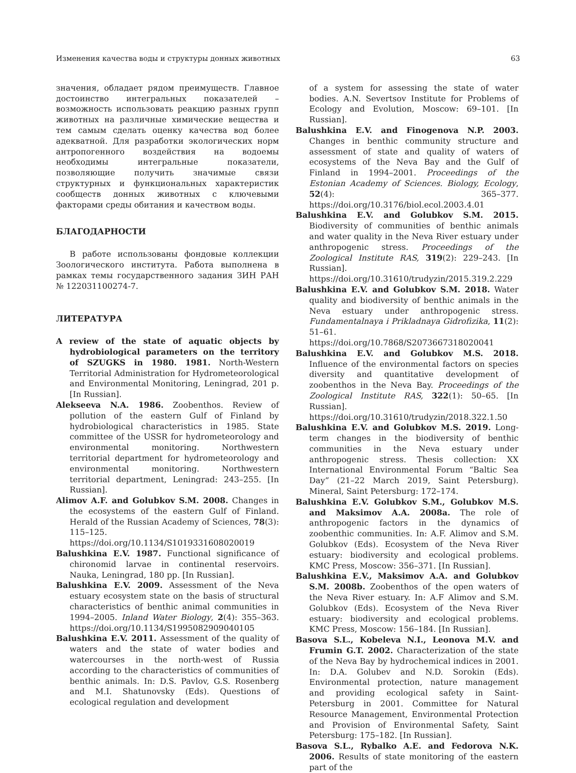Изменения качества воды и структуры донных животных 63
значения, обладает рядом преимуществ. Главное достоинство интегральных показателей – возможность использовать реакцию разных групп животных на различные химические вещества и тем самым сделать оценку качества вод более адекватной. Для разработки экологических норм антропогенного воздействия на водоемы необходимы интегральные показатели, позволяющие получить значимые связи структурных и функциональных характеристик сообществ донных животных с ключевыми факторами среды обитания и качеством воды.
БЛАГОДАРНОСТИ
В работе использованы фондовые коллекции Зоологического института. Работа выполнена в рамках темы государственного задания ЗИН РАН № 122031100274-7.
ЛИТЕРАТУРА
A review of the state of aquatic objects by hydrobiological parameters on the territory of SZUGKS in 1980. 1981. North-Western Territorial Administration for Hydrometeorological and Environmental Monitoring, Leningrad, 201 p. [In Russian].
Alekseeva N.A. 1986. Zoobenthos. Review of pollution of the eastern Gulf of Finland by hydrobiological characteristics in 1985. State committee of the USSR for hydrometeorology and environmental monitoring. Northwestern territorial department for hydrometeorology and environmental monitoring. Northwestern territorial department, Leningrad: 243–255. [In Russian].
Alimov A.F. and Golubkov S.M. 2008. Changes in the ecosystems of the eastern Gulf of Finland. Herald of the Russian Academy of Sciences, 78(3): 115–125. https://doi.org/10.1134/S1019331608020019
Balushkina E.V. 1987. Functional significance of chironomid larvae in continental reservoirs. Nauka, Leningrad, 180 pp. [In Russian].
Balushkina E.V. 2009. Assessment of the Neva estuary ecosystem state on the basis of structural characteristics of benthic animal communities in 1994–2005. Inland Water Biology, 2(4): 355–363. https://doi.org/10.1134/S1995082909040105
Balushkina E.V. 2011. Assessment of the quality of waters and the state of water bodies and watercourses in the north-west of Russia according to the characteristics of communities of benthic animals. In: D.S. Pavlov, G.S. Rosenberg and M.I. Shatunovsky (Eds). Questions of ecological regulation and development
of a system for assessing the state of water bodies. A.N. Severtsov Institute for Problems of Ecology and Evolution, Moscow: 69–101. [In Russian].
Balushkina E.V. and Finogenova N.P. 2003. Changes in benthic community structure and assessment of state and quality of waters of ecosystems of the Neva Bay and the Gulf of Finland in 1994–2001. Proceedings of the Estonian Academy of Sciences. Biology, Ecology, 52(4): 365–377. https://doi.org/10.3176/biol.ecol.2003.4.01
Balushkina E.V. and Golubkov S.M. 2015. Biodiversity of communities of benthic animals and water quality in the Neva River estuary under anthropogenic stress. Proceedings of the Zoological Institute RAS, 319(2): 229–243. [In Russian]. https://doi.org/10.31610/trudyzin/2015.319.2.229
Balushkina E.V. and Golubkov S.M. 2018. Water quality and biodiversity of benthic animals in the Neva estuary under anthropogenic stress. Fundamentalnaya i Prikladnaya Gidrofizika, 11(2): 51–61. https://doi.org/10.7868/S2073667318020041
Balushkina E.V. and Golubkov M.S. 2018. Influence of the environmental factors on species diversity and quantitative development of zoobenthos in the Neva Bay. Proceedings of the Zoological Institute RAS, 322(1): 50–65. [In Russian]. https://doi.org/10.31610/trudyzin/2018.322.1.50
Balushkina E.V. and Golubkov M.S. 2019. Long-term changes in the biodiversity of benthic communities in the Neva estuary under anthropogenic stress. Thesis collection: XX International Environmental Forum “Baltic Sea Day” (21–22 March 2019, Saint Petersburg). Mineral, Saint Petersburg: 172–174.
Balushkina E.V. Golubkov S.M., Golubkov M.S. and Maksimov A.A. 2008a. The role of anthropogenic factors in the dynamics of zoobenthic communities. In: A.F. Alimov and S.M. Golubkov (Eds). Ecosystem of the Neva River estuary: biodiversity and ecological problems. KMC Press, Moscow: 356–371. [In Russian].
Balushkina E.V., Maksimov A.A. and Golubkov S.M. 2008b. Zoobenthos of the open waters of the Neva River estuary. In: A.F Alimov and S.M. Golubkov (Eds). Ecosystem of the Neva River estuary: biodiversity and ecological problems. KMC Press, Moscow: 156–184. [In Russian].
Basova S.L., Kobeleva N.I., Leonova M.V. and Frumin G.T. 2002. Characterization of the state of the Neva Bay by hydrochemical indices in 2001. In: D.A. Golubev and N.D. Sorokin (Eds). Environmental protection, nature management and providing ecological safety in Saint-Petersburg in 2001. Committee for Natural Resource Management, Environmental Protection and Provision of Environmental Safety, Saint Petersburg: 175–182. [In Russian].
Basova S.L., Rybalko A.E. and Fedorova N.K. 2006. Results of state monitoring of the eastern part of the